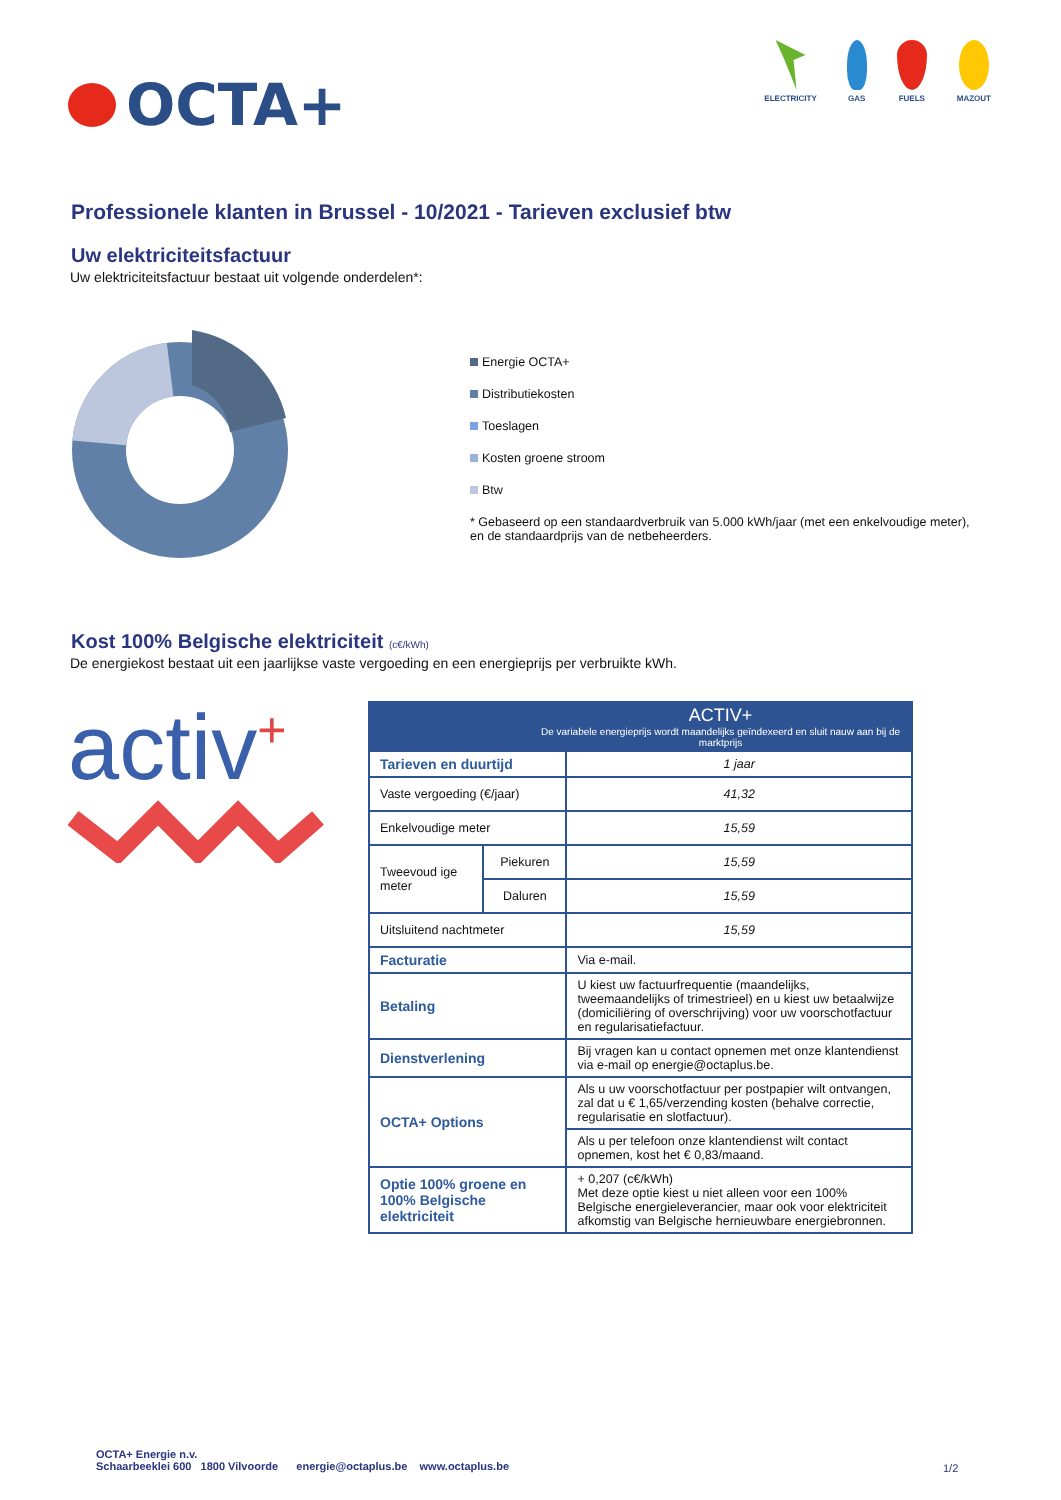OCTA+
ELECTRICITY GAS FUELS MAZOUT
Professionele klanten in Brussel - 10/2021 - Tarieven exclusief btw
Uw elektriciteitsfactuur
Uw elektriciteitsfactuur bestaat uit volgende onderdelen*:
Energie OCTA+
Distributiekosten
Toeslagen
Kosten groene stroom
Btw
* Gebaseerd op een standaardverbruik van 5.000 kWh/jaar (met een enkelvoudige meter),
en de standaardprijs van de netbeheerders.
Kost 100% Belgische elektriciteit (c€/kWh)
De energiekost bestaat uit een jaarlijkse vaste vergoeding en een energieprijs per verbruikte kWh.
activ<sup>+</sup>
| ACTIV+ De variabele energieprijs wordt maandelijks geïndexeerd en sluit nauw aan bij de marktprijs | | |
| Tarieven en duurtijd | | 1 jaar |
| Vaste vergoeding (€/jaar) | | 41,32 |
| Enkelvoudige meter | | 15,59 |
| Tweevoud ige meter | Piekuren | 15,59 |
| | Daluren | 15,59 |
| Uitsluitend nachtmeter | | 15,59 |
| Facturatie | | Via e-mail. |
| Betaling | | U kiest uw factuurfrequentie (maandelijks, tweemaandelijks of trimestrieel) en u kiest uw betaalwijze (domiciliëring of overschrijving) voor uw voorschotfactuur en regularisatiefactuur. |
| Dienstverlening | | Bij vragen kan u contact opnemen met onze klantendienst via e-mail op energie@octaplus.be. |
| OCTA+ Options | | Als u uw voorschotfactuur per postpapier wilt ontvangen, zal dat u € 1,65/verzending kosten (behalve correctie, regularisatie en slotfactuur). |
| | | Als u per telefoon onze klantendienst wilt contact opnemen, kost het € 0,83/maand. |
| Optie 100% groene en 100% Belgische elektriciteit | | + 0,207 (c€/kWh) Met deze optie kiest u niet alleen voor een 100% Belgische energieleverancier, maar ook voor elektriciteit afkomstig van Belgische hernieuwbare energiebronnen. |
OCTA+ Energie n.v.
Schaarbeeklei 600 1800 Vilvoorde energie@octaplus.be www.octaplus.be
1/2